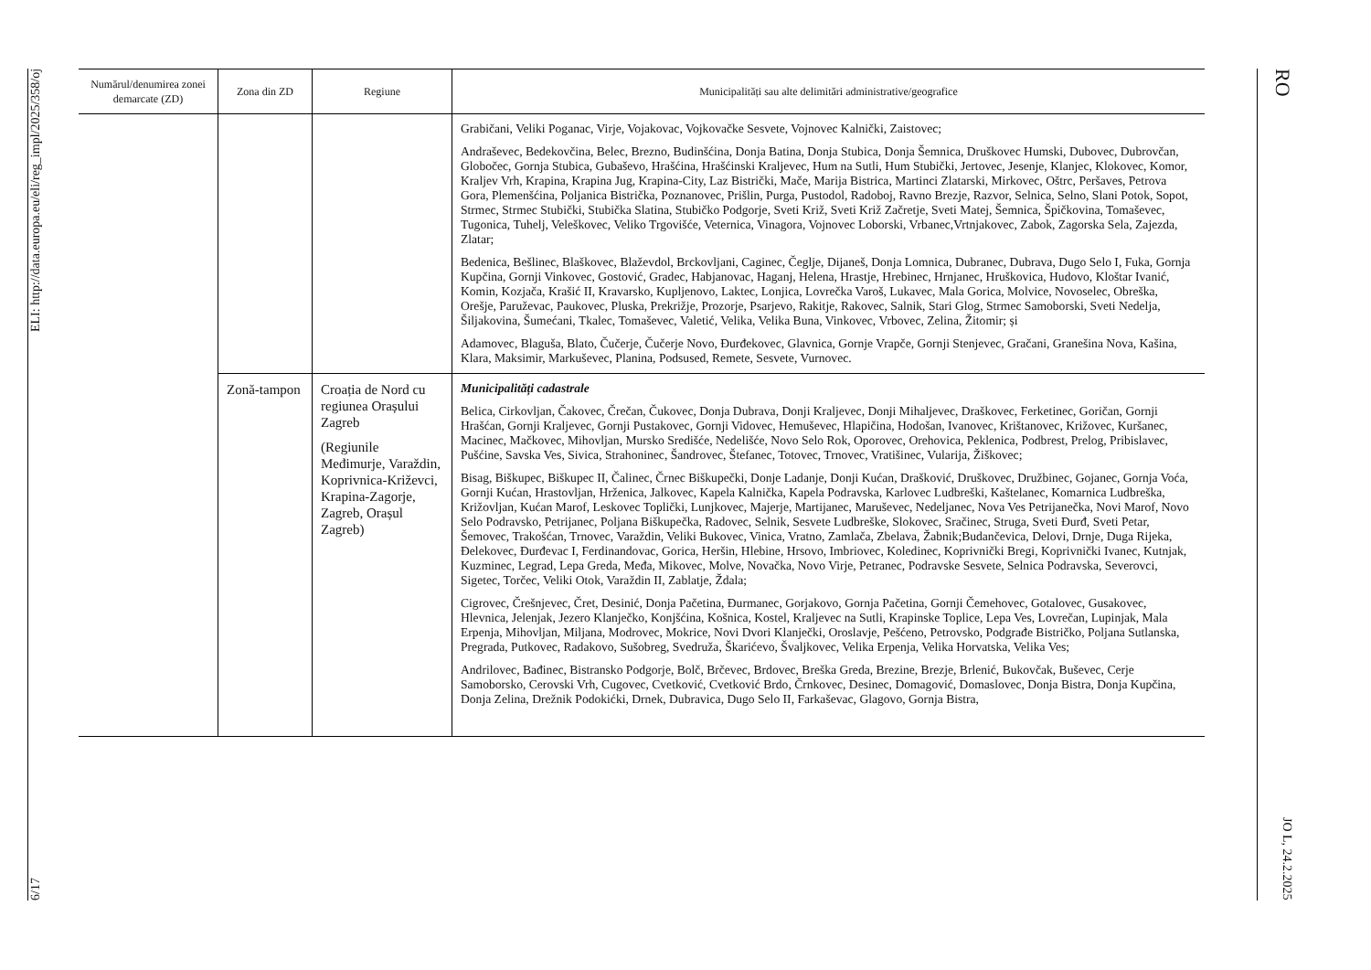6/17 ELI: http://data.europa.eu/eli/reg_impl/2025/358/oj
| Numărul/denumirea zonei demarcate (ZD) | Zona din ZD | Regiune | Municipalități sau alte delimitări administrative/geografice |
| --- | --- | --- | --- |
| | | | Grabičani, Veliki Poganac, Virje, Vojakovac, Vojkovačke Sesvete, Vojnovec Kalnički, Zaistovec; Andraševec, Bedekovčina, Belec, Brezno, Budinšćina, Donja Batina, Donja Stubica, Donja Šemnica, Druškovec Humski, Dubovec, Dubrovčan, Globočec, Gornja Stubica, Gubaševo, Hrašćina, Hrašćinski Kraljevec, Hum na Sutli, Hum Stubički, Jertovec, Jesenje, Klanjec, Klokovec, Komor, Kraljev Vrh, Krapina, Krapina Jug, Krapina-City, Laz Bistrički, Mače, Marija Bistrica, Martinci Zlatarski, Mirkovec, Oštrc, Peršaves, Petrova Gora, Plemenšćina, Poljanica Bistrička, Poznanovec, Prišlin, Purga, Pustodol, Radoboj, Ravno Brezje, Razvor, Selnica, Selno, Slani Potok, Sopot, Strmec, Strmec Stubički, Stubička Slatina, Stubičko Podgorje, Sveti Križ, Sveti Križ Začretje, Sveti Matej, Šemnica, Špičkovina, Tomaševec, Tugonica, Tuhelj, Veleškovec, Veliko Trgovišće, Veternica, Vinagora, Vojnovec Loborski, Vrbanec,Vrtnjakovec, Zabok, Zagorska Sela, Zajezda, Zlatar; Bedenica, Bešlinec, Blaškovec, Blaževdol, Brckovljani, Caginec, Čeglje, Dijaneš, Donja Lomnica, Dubranec, Dubrava, Dugo Selo I, Fuka, Gornja Kupčina, Gornji Vinkovec, Gostović, Gradec, Habjanovac, Haganj, Helena, Hrastje, Hrebinec, Hrnjanec, Hruškovica, Hudovo, Kloštar Ivanić, Komin, Kozjača, Krašić II, Kravarsko, Kupljenovo, Laktec, Lonjica, Lovrečka Varoš, Lukavec, Mala Gorica, Molvice, Novoselec, Obreška, Orešje, Paruževac, Paukovec, Pluska, Prekrižje, Prozorje, Psarjevo, Rakitje, Rakovec, Salnik, Stari Glog, Strmec Samoborski, Sveti Nedelja, Šiljakovina, Šumećani, Tkalec, Tomaševec, Valetić, Velika, Velika Buna, Vinkovec, Vrbovec, Zelina, Žitomir; și Adamovec, Blaguša, Blato, Čučerje, Čučerje Novo, Đurđekovec, Glavnica, Gornje Vrapče, Gornji Stenjevec, Gračani, Granešina Nova, Kašina, Klara, Maksimir, Markuševec, Planina, Podsused, Remete, Sesvete, Vurnovec. |
| | Zonă-tampon | Croația de Nord cu regiunea Orașului Zagreb (Regiunile Međimurje, Varaždin, Koprivnica-Križevci, Krapina-Zagorje, Zagreb, Orașul Zagreb) | Municipalități cadastrale Belica, Cirkovljan, Čakovec, Črečan, Čukovec, Donja Dubrava, Donji Kraljevec, Donji Mihaljevec, Draškovec, Ferketinec, Goričan, Gornji Hrašćan, Gornji Kraljevec, Gornji Pustakovec, Gornji Vidovec, Hemuševec, Hlapičina, Hodošan, Ivanovec, Krištanovec, Križovec, Kuršanec, Macinec, Mačkovec, Mihovljan, Mursko Središće, Nedelišće, Novo Selo Rok, Oporovec, Orehovica, Peklenica, Podbrest, Prelog, Pribislavec, Pušćine, Savska Ves, Sivica, Strahoninec, Šandrovec, Štefanec, Totovec, Trnovec, Vratišinec, Vularija, Žiškovec; Bisag, Biškupec, Biškupec II, Čalinec, Črnec Biškupečki, Donje Ladanje, Donji Kućan, Drašković, Druškovec, Družbinec, Gojanec, Gornja Voća, Gornji Kućan, Hrastovljan, Hrženica, Jalkovec, Kapela Kalnička, Kapela Podravska, Karlovec Ludbreški, Kaštelanec, Komarnica Ludbreška, Križovljan, Kućan Marof, Leskovec Toplički, Lunjkovec, Majerje, Martijanec, Maruševec, Nedeljanec, Nova Ves Petrijanečka, Novi Marof, Novo Selo Podravsko, Petrijanec, Poljana Biškupečka, Radovec, Selnik, Sesvete Ludbreške, Slokovec, Sračinec, Struga, Sveti Đurđ, Sveti Petar, Šemovec, Trakošćan, Trnovec, Varaždin, Veliki Bukovec, Vinica, Vratno, Zamlača, Zbelava, Žabnik;Budančevica, Delovi, Drnje, Duga Rijeka, Đelekovec, Đurđevac I, Ferdinandovac, Gorica, Heršin, Hlebine, Hrsovo, Imbriovec, Koledinec, Koprivnički Bregi, Koprivnički Ivanec, Kutnjak, Kuzminec, Legrad, Lepa Greda, Međa, Mikovec, Molve, Novačka, Novo Virje, Petranec, Podravske Sesvete, Selnica Podravska, Severovci, Sigetec, Torčec, Veliki Otok, Varaždin II, Zablatje, Ždala; Cigrovec, Črešnjevec, Čret, Desinić, Donja Pačetina, Đurmanec, Gorjakovo, Gornja Pačetina, Gornji Čemehovec, Gotalovec, Gusakovec, Hlevnica, Jelenjak, Jezero Klanječko, Konjšćina, Košnica, Kostel, Kraljevec na Sutli, Krapinske Toplice, Lepa Ves, Lovrečan, Lupinjak, Mala Erpenja, Mihovljan, Miljana, Modrovec, Mokrice, Novi Dvori Klanječki, Oroslavje, Pešćeno, Petrovsko, Podgrađe Bistričko, Poljana Sutlanska, Pregrada, Putkovec, Radakovo, Sušobreg, Svedruža, Škarićevo, Švaljkovec, Velika Erpenja, Velika Horvatska, Velika Ves; Andrilovec, Bađinec, Bistransko Podgorje, Bolč, Brčevec, Brdovec, Breška Greda, Brezine, Brezje, Brlenić, Bukovčak, Buševec, Cerje Samoborsko, Cerovski Vrh, Cugovec, Cvetković, Cvetković Brdo, Črnkovec, Desinec, Domagović, Domaslovec, Donja Bistra, Donja Kupčina, Donja Zelina, Drežnik Podokićki, Drnek, Dubravica, Dugo Selo II, Farkaševac, Glagovo, Gornja Bistra, |
RO JO L, 24.2.2025